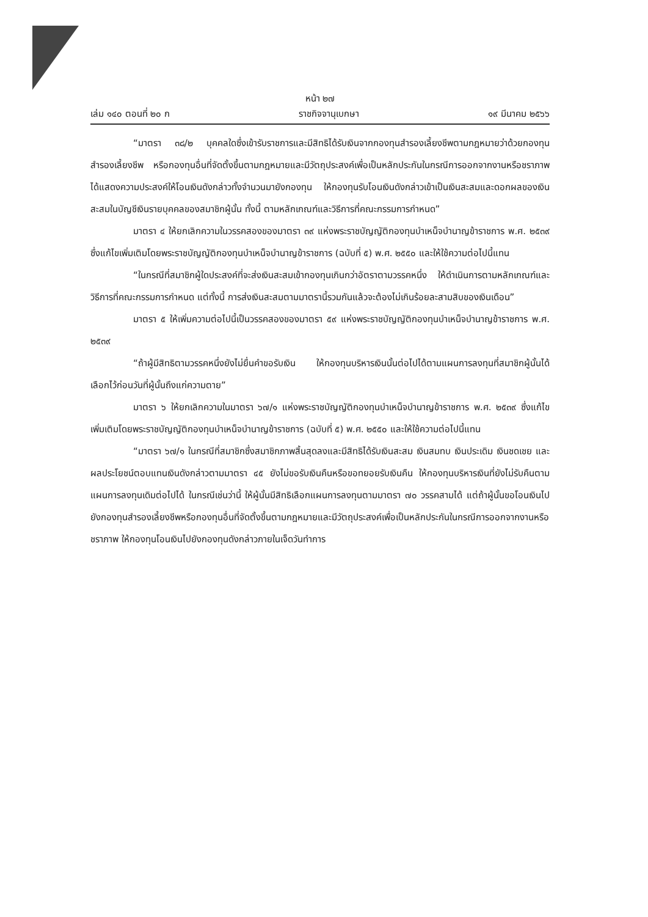หน้า ๒๗
เล่ม ๑๔๐ ตอนที่ ๒๐ ก ราชกิจจานุเบกษา ๑๙ มีนาคม ๒๕๖๖
“มาตรา ๓๘/๒ บุคคลใดซึ่งเข้ารับราชการและมีสิทธิได้รับเงินจากกองทุนสำรองเลี้ยงชีพตามกฎหมายว่าด้วยกองทุนสำรองเลี้ยงชีพ หรือกองทุนอื่นที่จัดตั้งขึ้นตามกฎหมายและมีวัตถุประสงค์เพื่อเป็นหลักประกันในกรณีการออกจากงานหรือชราภาพ ได้แสดงความประสงค์ให้โอนเงินดังกล่าวทั้งจำนวนมายังกองทุน ให้กองทุนรับโอนเงินดังกล่าวเข้าเป็นเงินสะสมและดอกผลของเงินสะสมในบัญชีเงินรายบุคคลของสมาชิกผู้นั้น ทั้งนี้ ตามหลักเกณฑ์และวิธีการที่คณะกรรมการกำหนด”
มาตรา ๔ ให้ยกเลิกความในวรรคสองของมาตรา ๓๙ แห่งพระราชบัญญัติกองทุนบำเหน็จบำนาญข้าราชการ พ.ศ. ๒๕๓๙ ซึ่งแก้ไขเพิ่มเติมโดยพระราชบัญญัติกองทุนบำเหน็จบำนาญข้าราชการ (ฉบับที่ ๕) พ.ศ. ๒๕๕๐ และให้ใช้ความต่อไปนี้แทน
“ในกรณีที่สมาชิกผู้ใดประสงค์ที่จะส่งเงินสะสมเข้ากองทุนเกินกว่าอัตราตามวรรคหนึ่ง ให้ดำเนินการตามหลักเกณฑ์และวิธีการที่คณะกรรมการกำหนด แต่ทั้งนี้ การส่งเงินสะสมตามมาตรานี้รวมกันแล้วจะต้องไม่เกินร้อยละสามสิบของเงินเดือน”
มาตรา ๕ ให้เพิ่มความต่อไปนี้เป็นวรรคสองของมาตรา ๕๙ แห่งพระราชบัญญัติกองทุนบำเหน็จบำนาญข้าราชการ พ.ศ. ๒๕๓๙
“ถ้าผู้มีสิทธิตามวรรคหนึ่งยังไม่ยื่นคำขอรับเงิน ให้กองทุนบริหารเงินนั้นต่อไปได้ตามแผนการลงทุนที่สมาชิกผู้นั้นได้เลือกไว้ก่อนวันที่ผู้นั้นถึงแก่ความตาย”
มาตรา ๖ ให้ยกเลิกความในมาตรา ๖๗/๑ แห่งพระราชบัญญัติกองทุนบำเหน็จบำนาญข้าราชการ พ.ศ. ๒๕๓๙ ซึ่งแก้ไขเพิ่มเติมโดยพระราชบัญญัติกองทุนบำเหน็จบำนาญข้าราชการ (ฉบับที่ ๕) พ.ศ. ๒๕๕๐ และให้ใช้ความต่อไปนี้แทน
“มาตรา ๖๗/๑ ในกรณีที่สมาชิกซึ่งสมาชิกภาพสิ้นสุดลงและมีสิทธิได้รับเงินสะสม เงินสมทบ เงินประเดิม เงินชดเชย และผลประโยชน์ตอบแทนเงินดังกล่าวตามมาตรา ๔๕ ยังไม่ขอรับเงินคืนหรือขอทยอยรับเงินคืน ให้กองทุนบริหารเงินที่ยังไม่รับคืนตามแผนการลงทุนเดิมต่อไปได้ ในกรณีเช่นว่านี้ ให้ผู้นั้นมีสิทธิเลือกแผนการลงทุนตามมาตรา ๗๐ วรรคสามได้ แต่ถ้าผู้นั้นขอโอนเงินไปยังกองทุนสำรองเลี้ยงชีพหรือกองทุนอื่นที่จัดตั้งขึ้นตามกฎหมายและมีวัตถุประสงค์เพื่อเป็นหลักประกันในกรณีการออกจากงานหรือชราภาพ ให้กองทุนโอนเงินไปยังกองทุนดังกล่าวภายในเจ็ดวันทำการ